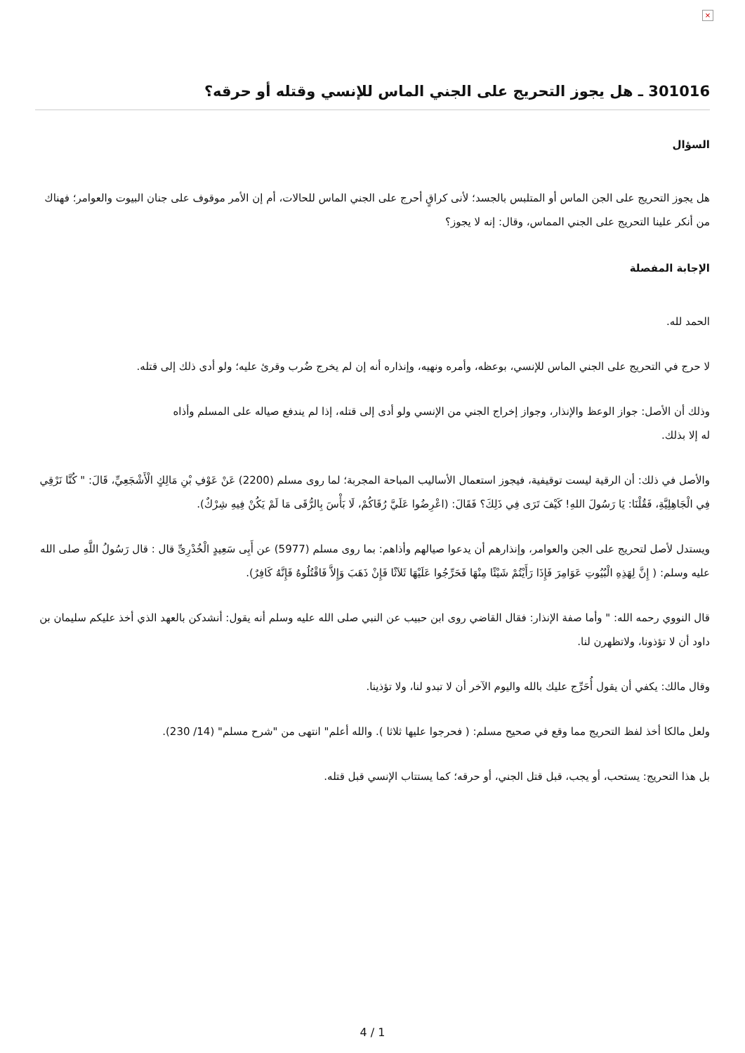×
301016 ـ هل يجوز التحريج على الجني الماس للإنسي وقتله أو حرقه؟
السؤال
هل يجوز التحريج على الجن الماس أو المتلبس بالجسد؛ لأنى كراقٍ أحرج على الجني الماس للحالات، أم إن الأمر موقوف على جنان البيوت والعوامر؛ فهناك من أنكر علينا التحريج على الجني المماس، وقال: إنه لا يجوز؟
الإجابة المفصلة
الحمد لله.
لا حرج في التحريج على الجني الماس للإنسي، بوعظه، وأمره ونهيه، وإنذاره أنه إن لم يخرج ضُرب وقرئ عليه؛ ولو أدى ذلك إلى قتله.
وذلك أن الأصل: جواز الوعظ والإنذار، وجواز إخراج الجني من الإنسي ولو أدى إلى قتله، إذا لم يندفع صياله على المسلم وأذاه له إلا بذلك.
والأصل في ذلك: أن الرقية ليست توقيفية، فيجوز استعمال الأساليب المباحة المجربة؛ لما روى مسلم (2200) عَنْ عَوْفِ بْنِ مَالِكٍ الْأَشْجَعِيِّ، قَالَ: " كُنَّا نَرْقِي فِي الْجَاهِلِيَّةِ، فَقُلْنَا: يَا رَسُولَ اللهِ! كَيْفَ تَرَى فِي ذَلِكَ؟ فَقَالَ: (اعْرِضُوا عَلَيَّ رُقَاكُمْ، لَا بَأْسَ بِالرُّقَى مَا لَمْ يَكُنْ فِيهِ شِرْكٌ).
ويستدل لأصل لتحريج على الجن والعوامر، وإنذارهم أن يدعوا صيالهم وأذاهم: بما روى مسلم (5977) عن أَبِى سَعِيدٍ الْخُدْرِىِّ قال : قال رَسُولُ اللَّهِ صلى الله عليه وسلم: ( إِنَّ لِهَذِهِ الْبُيُوتِ عَوَامِرَ فَإِذَا رَأَيْتُمْ شَيْئًا مِنْهَا فَحَرِّجُوا عَلَيْهَا ثَلاَثًا فَإِنْ ذَهَبَ وَإِلاَّ فَاقْتُلُوهُ فَإِنَّهُ كَافِرٌ).
قال النووي رحمه الله: " وأما صفة الإنذار: فقال القاضي روى ابن حبيب عن النبي صلى الله عليه وسلم أنه يقول: أنشدكن بالعهد الذي أخذ عليكم سليمان بن داود أن لا تؤذونا، ولاتظهرن لنا.
وقال مالك: يكفي أن يقول أُحَرِّج عليك بالله واليوم الآخر أن لا تبدو لنا، ولا تؤذينا.
ولعل مالكا أخذ لفظ التحريج مما وقع في صحيح مسلم: ( فحرجوا عليها ثلاثا ). والله أعلم" انتهى من "شرح مسلم" (14/ 230).
بل هذا التحريج: يستحب، أو يجب، قبل قتل الجني، أو حرقه؛ كما يستتاب الإنسي قبل قتله.
4 / 1